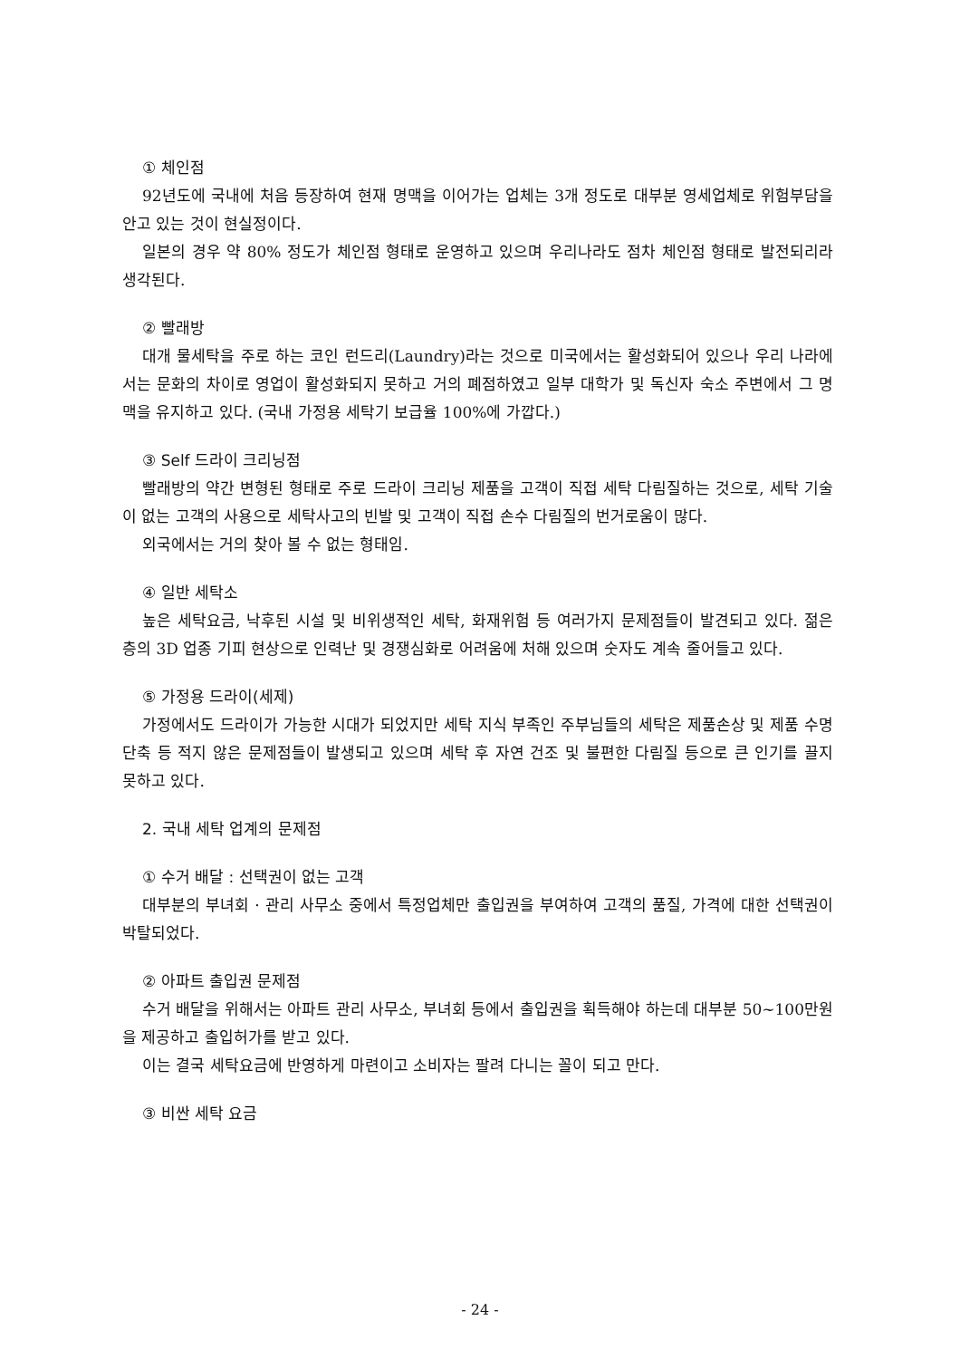① 체인점
92년도에 국내에 처음 등장하여 현재 명맥을 이어가는 업체는 3개 정도로 대부분 영세업체로 위험부담을 안고 있는 것이 현실정이다.
일본의 경우 약 80% 정도가 체인점 형태로 운영하고 있으며 우리나라도 점차 체인점 형태로 발전되리라 생각된다.
② 빨래방
대개 물세탁을 주로 하는 코인 런드리(Laundry)라는 것으로 미국에서는 활성화되어 있으나 우리 나라에서는 문화의 차이로 영업이 활성화되지 못하고 거의 폐점하였고 일부 대학가 및 독신자 숙소 주변에서 그 명맥을 유지하고 있다. (국내 가정용 세탁기 보급율 100%에 가깝다.)
③ Self 드라이 크리닝점
빨래방의 약간 변형된 형태로 주로 드라이 크리닝 제품을 고객이 직접 세탁 다림질하는 것으로, 세탁 기술이 없는 고객의 사용으로 세탁사고의 빈발 및 고객이 직접 손수 다림질의 번거로움이 많다.
외국에서는 거의 찾아 볼 수 없는 형태임.
④ 일반 세탁소
높은 세탁요금, 낙후된 시설 및 비위생적인 세탁, 화재위험 등 여러가지 문제점들이 발견되고 있다. 젊은 층의 3D 업종 기피 현상으로 인력난 및 경쟁심화로 어려움에 처해 있으며 숫자도 계속 줄어들고 있다.
⑤ 가정용 드라이(세제)
가정에서도 드라이가 가능한 시대가 되었지만 세탁 지식 부족인 주부님들의 세탁은 제품손상 및 제품 수명 단축 등 적지 않은 문제점들이 발생되고 있으며 세탁 후 자연 건조 및 불편한 다림질 등으로 큰 인기를 끌지 못하고 있다.
2. 국내 세탁 업계의 문제점
① 수거 배달 : 선택권이 없는 고객
대부분의 부녀회 · 관리 사무소 중에서 특정업체만 출입권을 부여하여 고객의 품질, 가격에 대한 선택권이 박탈되었다.
② 아파트 출입권 문제점
수거 배달을 위해서는 아파트 관리 사무소, 부녀회 등에서 출입권을 획득해야 하는데 대부분 50~100만원을 제공하고 출입허가를 받고 있다.
이는 결국 세탁요금에 반영하게 마련이고 소비자는 팔려 다니는 꼴이 되고 만다.
③ 비싼 세탁 요금
- 24 -